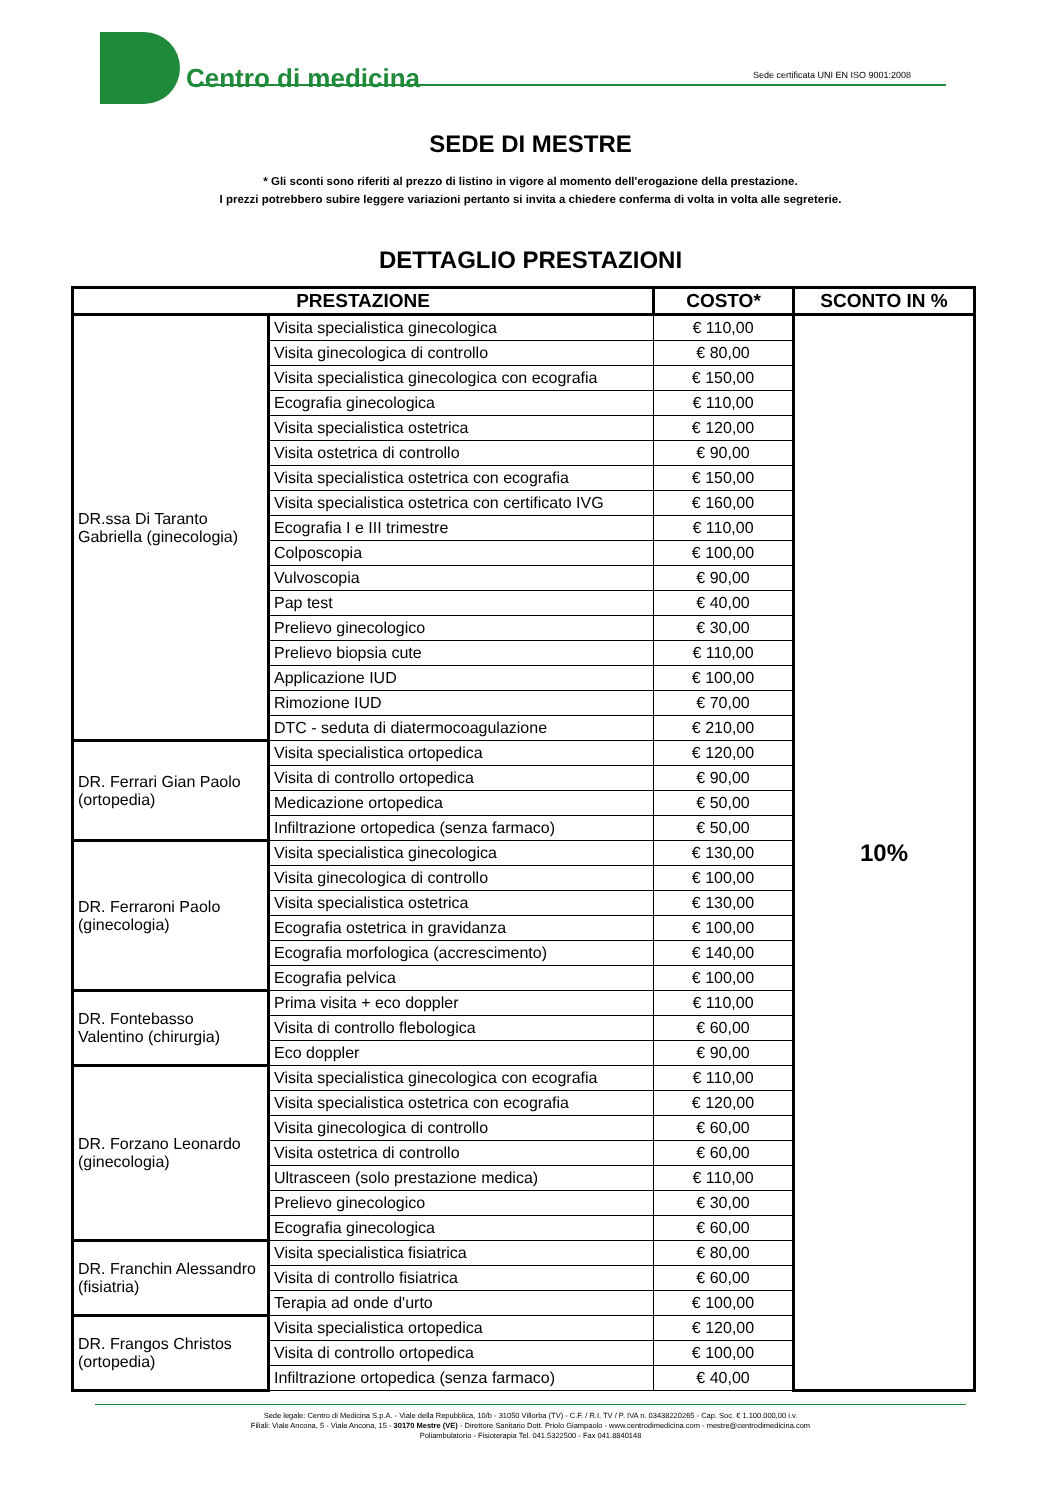Centro di medicina
Sede certificata UNI EN ISO 9001:2008
SEDE DI MESTRE
* Gli sconti sono riferiti al prezzo di listino in vigore al momento dell'erogazione della prestazione.
I prezzi potrebbero subire leggere variazioni pertanto si invita a chiedere conferma di volta in volta alle segreterie.
DETTAGLIO PRESTAZIONI
| PRESTAZIONE | | COSTO* | SCONTO IN % |
| --- | --- | --- | --- |
| DR.ssa Di Taranto Gabriella (ginecologia) | Visita specialistica ginecologica | € 110,00 | 10% |
| | Visita ginecologica di controllo | € 80,00 | |
| | Visita specialistica ginecologica con ecografia | € 150,00 | |
| | Ecografia ginecologica | € 110,00 | |
| | Visita specialistica ostetrica | € 120,00 | |
| | Visita ostetrica di controllo | € 90,00 | |
| | Visita specialistica ostetrica con ecografia | € 150,00 | |
| | Visita specialistica ostetrica con certificato IVG | € 160,00 | |
| | Ecografia I e III trimestre | € 110,00 | |
| | Colposcopia | € 100,00 | |
| | Vulvoscopia | € 90,00 | |
| | Pap test | € 40,00 | |
| | Prelievo ginecologico | € 30,00 | |
| | Prelievo biopsia cute | € 110,00 | |
| | Applicazione IUD | € 100,00 | |
| | Rimozione IUD | € 70,00 | |
| | DTC - seduta di diatermocoagulazione | € 210,00 | |
| DR. Ferrari Gian Paolo (ortopedia) | Visita specialistica ortopedica | € 120,00 | |
| | Visita di controllo ortopedica | € 90,00 | |
| | Medicazione ortopedica | € 50,00 | |
| | Infiltrazione ortopedica (senza farmaco) | € 50,00 | |
| DR. Ferraroni Paolo (ginecologia) | Visita specialistica ginecologica | € 130,00 | |
| | Visita ginecologica di controllo | € 100,00 | |
| | Visita specialistica ostetrica | € 130,00 | |
| | Ecografia ostetrica in gravidanza | € 100,00 | |
| | Ecografia morfologica (accrescimento) | € 140,00 | |
| | Ecografia pelvica | € 100,00 | |
| DR. Fontebasso Valentino (chirurgia) | Prima visita + eco doppler | € 110,00 | |
| | Visita di controllo flebologica | € 60,00 | |
| | Eco doppler | € 90,00 | |
| DR. Forzano Leonardo (ginecologia) | Visita specialistica ginecologica con ecografia | € 110,00 | |
| | Visita specialistica ostetrica con ecografia | € 120,00 | |
| | Visita ginecologica di controllo | € 60,00 | |
| | Visita ostetrica di controllo | € 60,00 | |
| | Ultrasceen (solo prestazione medica) | € 110,00 | |
| | Prelievo ginecologico | € 30,00 | |
| | Ecografia ginecologica | € 60,00 | |
| DR. Franchin Alessandro (fisiatria) | Visita specialistica fisiatrica | € 80,00 | |
| | Visita di controllo fisiatrica | € 60,00 | |
| | Terapia ad onde d'urto | € 100,00 | |
| DR. Frangos Christos (ortopedia) | Visita specialistica ortopedica | € 120,00 | |
| | Visita di controllo ortopedica | € 100,00 | |
| | Infiltrazione ortopedica (senza farmaco) | € 40,00 | |
Sede legale: Centro di Medicina S.p.A. - Viale della Repubblica, 10/b - 31050 Villorba (TV) - C.F. / R.I. TV / P. IVA n. 03438220265 - Cap. Soc. € 1.100.000,00 i.v.
Filiali: Viale Ancona, 5 - Viale Ancona, 15 - 30170 Mestre (VE) - Direttore Sanitario Dott. Priolo Giampaolo - www.centrodimedicina.com - mestre@centrodimedicina.com
Poliambulatorio - Fisioterapia Tel. 041.5322500 - Fax 041.8840148